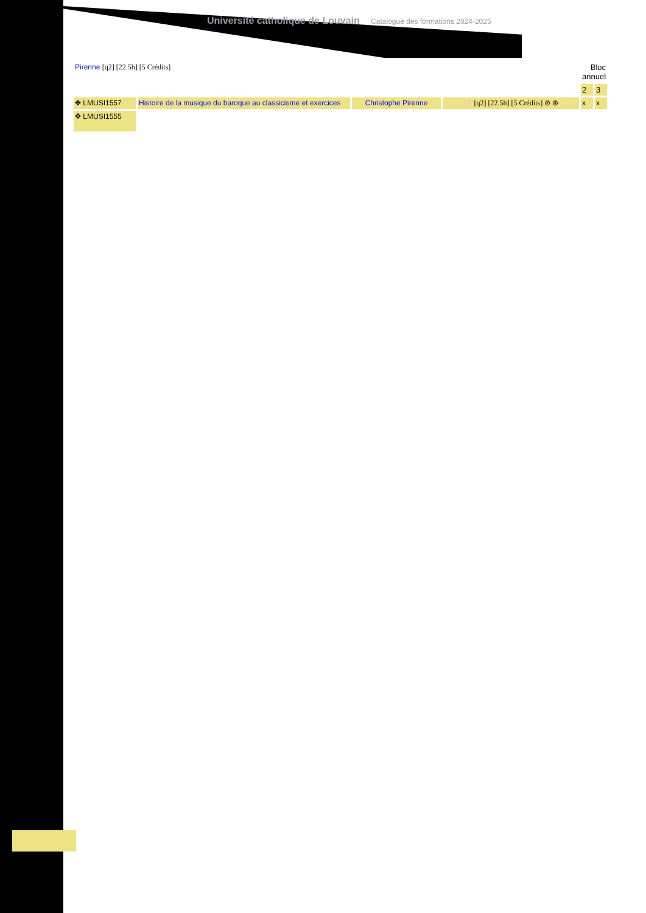Université catholique de Louvain Catalogue des formations 2024-2025
| Pirenne [q2] [22.5h] [5 Crédits] | | | | Bloc annuel | |
| | | | | 2 | 3 |
| ✥ LMUSI1557 | Histoire de la musique du baroque au classicisme et exercices | Christophe Pirenne | FR [q2] [22.5h] [5 Crédits] ⊘ ⊕ | x | x |
| ✥ LMUSI1555 | | | | | |